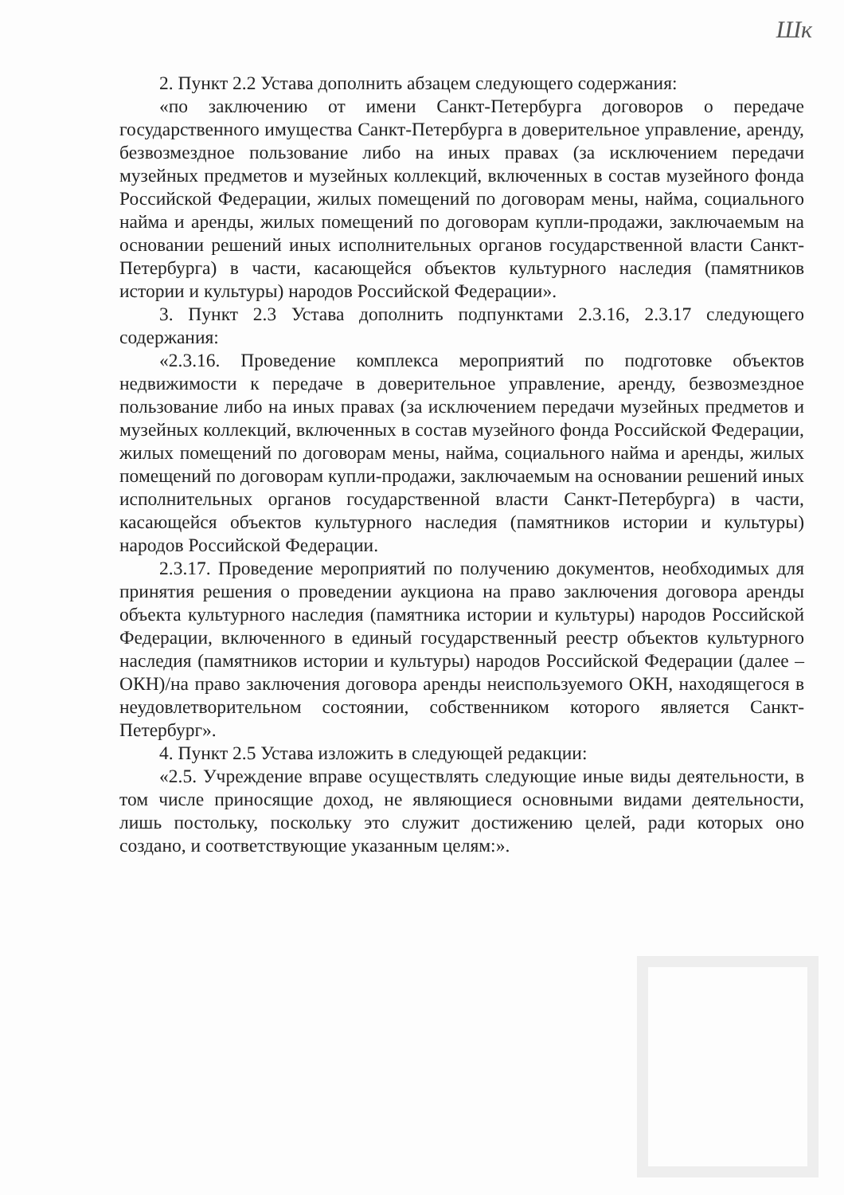Шк
2. Пункт 2.2 Устава дополнить абзацем следующего содержания:
«по заключению от имени Санкт-Петербурга договоров о передаче государственного имущества Санкт-Петербурга в доверительное управление, аренду, безвозмездное пользование либо на иных правах (за исключением передачи музейных предметов и музейных коллекций, включенных в состав музейного фонда Российской Федерации, жилых помещений по договорам мены, найма, социального найма и аренды, жилых помещений по договорам купли-продажи, заключаемым на основании решений иных исполнительных органов государственной власти Санкт-Петербурга) в части, касающейся объектов культурного наследия (памятников истории и культуры) народов Российской Федерации».
3. Пункт 2.3 Устава дополнить подпунктами 2.3.16, 2.3.17 следующего содержания:
«2.3.16. Проведение комплекса мероприятий по подготовке объектов недвижимости к передаче в доверительное управление, аренду, безвозмездное пользование либо на иных правах (за исключением передачи музейных предметов и музейных коллекций, включенных в состав музейного фонда Российской Федерации, жилых помещений по договорам мены, найма, социального найма и аренды, жилых помещений по договорам купли-продажи, заключаемым на основании решений иных исполнительных органов государственной власти Санкт-Петербурга) в части, касающейся объектов культурного наследия (памятников истории и культуры) народов Российской Федерации.
2.3.17. Проведение мероприятий по получению документов, необходимых для принятия решения о проведении аукциона на право заключения договора аренды объекта культурного наследия (памятника истории и культуры) народов Российской Федерации, включенного в единый государственный реестр объектов культурного наследия (памятников истории и культуры) народов Российской Федерации (далее – ОКН)/на право заключения договора аренды неиспользуемого ОКН, находящегося в неудовлетворительном состоянии, собственником которого является Санкт-Петербург».
4. Пункт 2.5 Устава изложить в следующей редакции:
«2.5. Учреждение вправе осуществлять следующие иные виды деятельности, в том числе приносящие доход, не являющиеся основными видами деятельности, лишь постольку, поскольку это служит достижению целей, ради которых оно создано, и соответствующие указанным целям:».